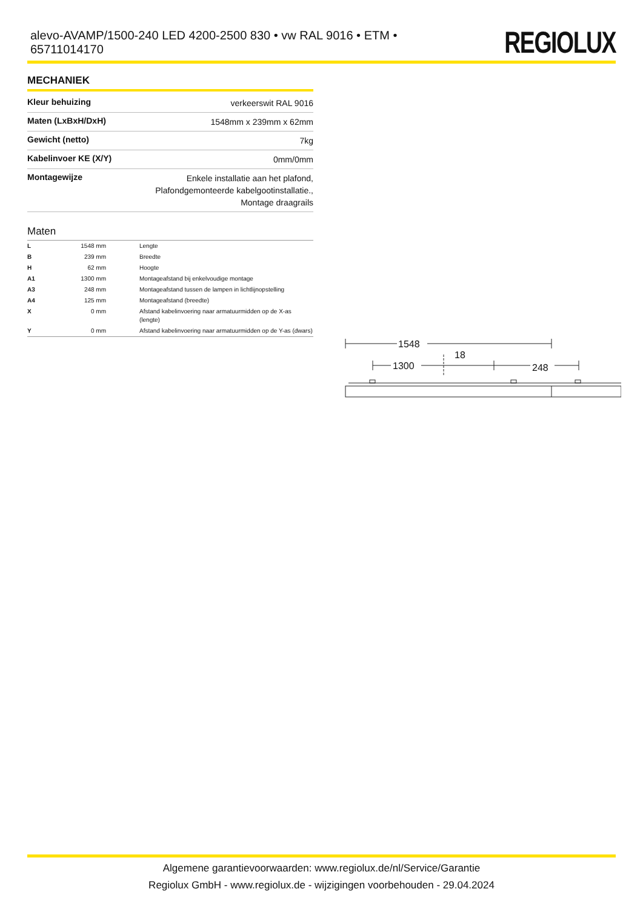alevo-AVAMP/1500-240 LED 4200-2500 830 • vw RAL 9016 • ETM • 65711014170
REGIOLUX
MECHANIEK
| Kleur behuizing | verkeerswit RAL 9016 |
| Maten (LxBxH/DxH) | 1548mm x 239mm x 62mm |
| Gewicht (netto) | 7kg |
| Kabelinvoer KE (X/Y) | 0mm/0mm |
| Montagewijze | Enkele installatie aan het plafond, Plafondgemonteerde kabelgootinstallatie., Montage draagrails |
Maten
| L | 1548 mm | Lengte |
| B | 239 mm | Breedte |
| H | 62 mm | Hoogte |
| A1 | 1300 mm | Montageafstand bij enkelvoudige montage |
| A3 | 248 mm | Montageafstand tussen de lampen in lichtlijnopstelling |
| A4 | 125 mm | Montageafstand (breedte) |
| X | 0 mm | Afstand kabelinvoering naar armatuurmidden op de X-as (lengte) |
| Y | 0 mm | Afstand kabelinvoering naar armatuurmidden op de Y-as (dwars) |
1548
18
1300
248
Algemene garantievoorwaarden: www.regiolux.de/nl/Service/Garantie
Regiolux GmbH - www.regiolux.de - wijzigingen voorbehouden - 29.04.2024